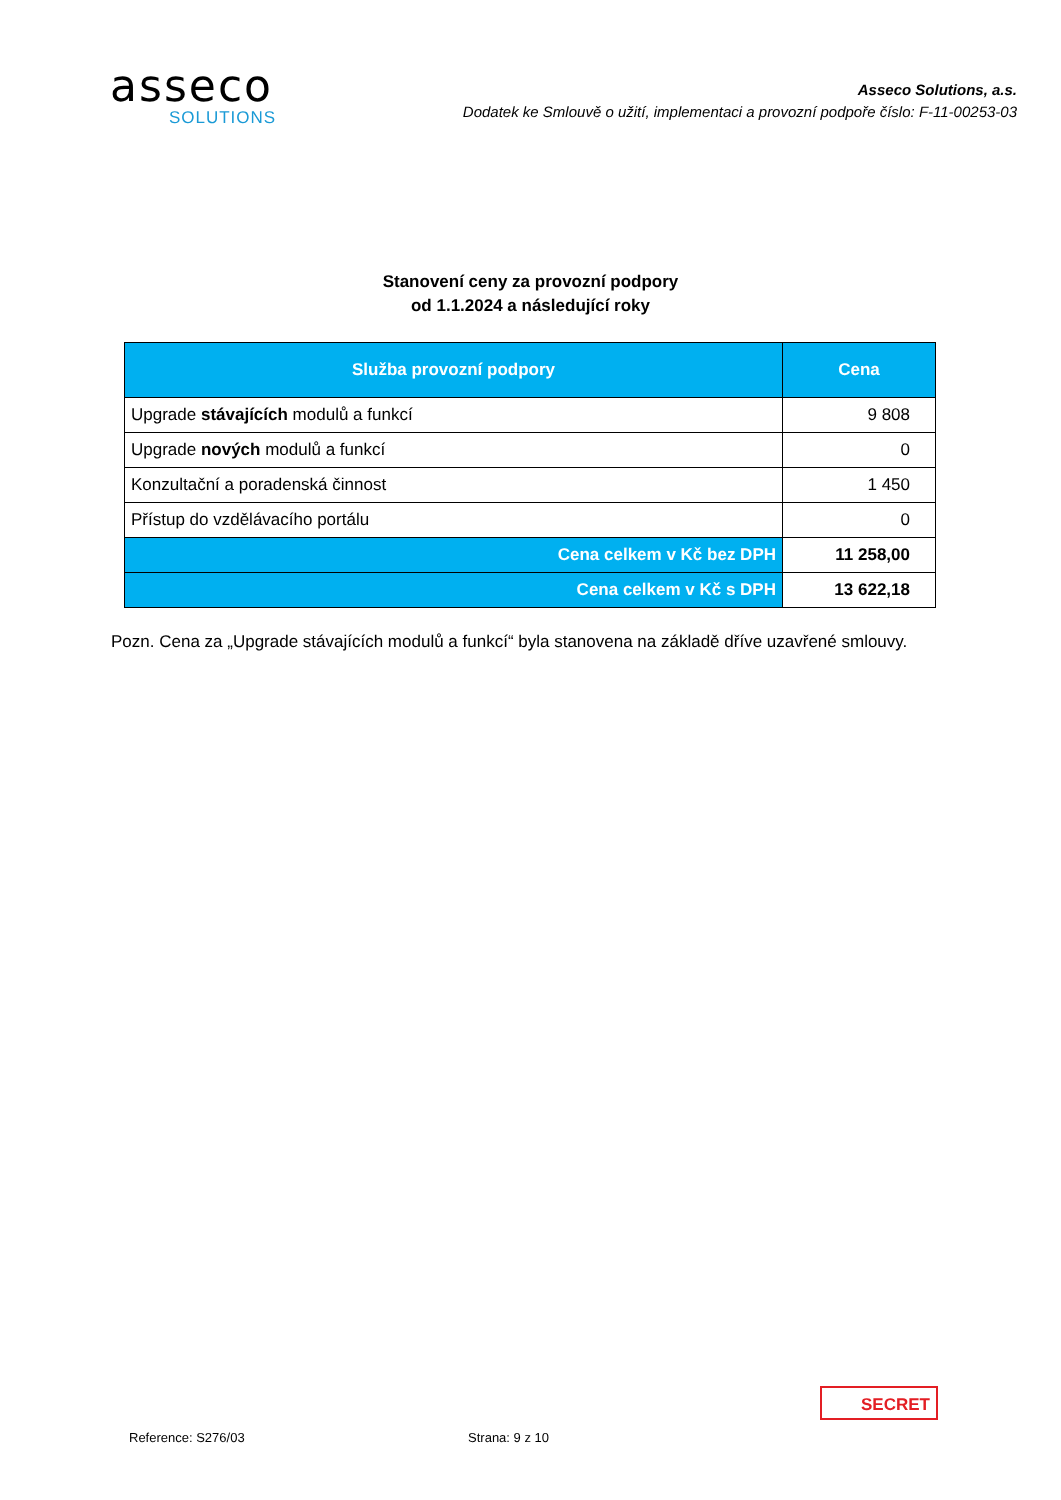asseco
SOLUTIONS
Asseco Solutions, a.s.
Dodatek ke Smlouvě o užití, implementaci a provozní podpoře číslo: F-11-00253-03
Stanovení ceny za provozní podpory
od 1.1.2024 a následující roky
| Služba provozní podpory | Cena |
| --- | --- |
| Upgrade stávajících modulů a funkcí | 9 808 |
| Upgrade nových modulů a funkcí | 0 |
| Konzultační a poradenská činnost | 1 450 |
| Přístup do vzdělávacího portálu | 0 |
| Cena celkem v Kč bez DPH | 11 258,00 |
| Cena celkem v Kč s DPH | 13 622,18 |
Pozn. Cena za „Upgrade stávajících modulů a funkcí“ byla stanovena na základě dříve uzavřené smlouvy.
SECRET
Reference: S276/03 Strana: 9 z 10